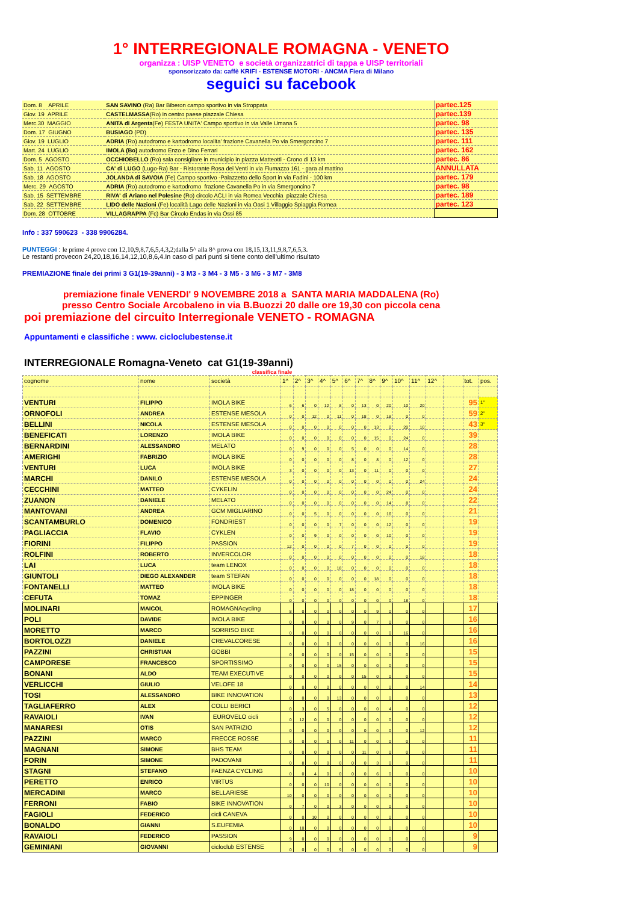1° INTERREGIONALE ROMAGNA - VENETO
organizza : UISP VENETO e società organizzatrici di tappa e UISP territoriali
sponsorizzato da: caffè KRIFI - ESTENSE MOTORI - ANCMA Fiera di Milano
seguici su facebook
| Dom. 8 APRILE | SAN SAVINO (Ra) Bar Biberon campo sportivo in via Stroppata | partec.125 |
| Giov. 19 APRILE | CASTELMASSA (Ro) in centro paese piazzale Chiesa | partec.139 |
| Merc.30 MAGGIO | ANITA di Argenta (Fe) FESTA UNITA' Campo sportivo in via Valle Umana 5 | partec. 98 |
| Dom. 17 GIUGNO | BUSIAGO (PD) | partec. 135 |
| Giov. 19 LUGLIO | ADRIA (Ro) autodromo e kartodromo localita' frazione Cavanella Po via Smergoncino 7 | partec. 111 |
| Mart. 24 LUGLIO | IMOLA (Bo) autodromo Enzo e Dino Ferrari | partec. 162 |
| Dom. 5 AGOSTO | OCCHIOBELLO (Ro) sala consigliare in municipio in piazza Matteotti - Crono di 13 km | partec. 86 |
| Sab. 11 AGOSTO | CA' di LUGO (Lugo-Ra) Bar - Ristorante Rosa dei Venti in via Fiumazzo 161 - gara al mattino | ANNULLATA |
| Sab. 18 AGOSTO | JOLANDA di SAVOIA (Fe) Campo sportivo -Palazzetto dello Sport in via Fadini - 100 km | partec. 179 |
| Merc. 29 AGOSTO | ADRIA (Ro) autodromo e kartodromo frazione Cavanella Po in via Smergoncino 7 | partec. 98 |
| Sab. 15 SETTEMBRE | RIVA' di Ariano nel Polesine (Ro) circolo ACLI in via Romea Vecchia piazzale Chiesa | partec. 189 |
| Sab. 22 SETTEMBRE | LIDO delle Nazioni (Fe) località Lago delle Nazioni in via Oasi 1 Villaggio Spiaggia Romea | partec. 123 |
| Dom. 28 OTTOBRE | VILLAGRAPPA (Fc) Bar Circolo Endas in via Ossi 85 | |
Info : 337 590623 - 338 9906284.
PUNTEGGI : le prime 4 prove con 12,10,9,8,7,6,5,4,3,2;dalla 5^ alla 8^ prova con 18,15,13,11,9,8,7,6,5,3.
Le restanti provecon 24,20,18,16,14,12,10,8,6,4.In caso di pari punti si tiene conto dell’ultimo risultato
PREMIAZIONE finale dei primi 3 G1(19-39anni) - 3 M3 - 3 M4 - 3 M5 - 3 M6 - 3 M7 - 3M8
premiazione finale VENERDI' 9 NOVEMBRE 2018 a SANTA MARIA MADDALENA (Ro)
presso Centro Sociale Arcobaleno in via B.Buozzi 20 dalle ore 19,30 con piccola cena
poi premiazione del circuito Interregionale VENETO - ROMAGNA
Appuntamenti e classifiche : www. cicloclubestense.it
INTERREGIONALE Romagna-Veneto cat G1(19-39anni)
classifica finale
| cognome | nome | società | 1^ | 2^ | 3^ | 4^ | 5^ | 6^ | 7^ | 8^ | 9^ | 10^ | 11^ | 12^ | | tot. | pos. |
| VENTURI | FILIPPO | IMOLA BIKE | 6 | 6 | 0 | 12 | 8 | 0 | 13 | 0 | 20 | 10 | 20 | | | 95 | 1° |
| ORNOFOLI | ANDREA | ESTENSE MESOLA | 0 | 0 | 12 | 0 | 11 | 0 | 18 | 0 | 18 | 0 | 0 | | | 59 | 2° |
| BELLINI | NICOLA | ESTENSE MESOLA | 0 | 0 | 0 | 0 | 0 | 0 | 0 | 13 | 0 | 20 | 10 | | | 43 | 3° |
| BENEFICATI | LORENZO | IMOLA BIKE | 0 | 0 | 0 | 0 | 0 | 0 | 0 | 15 | 0 | 24 | 0 | | | 39 | |
| BERNARDINI | ALESSANDRO | MELATO | 0 | 9 | 0 | 0 | 0 | 5 | 0 | 0 | 0 | 14 | 0 | | | 28 | |
| AMERIGHI | FABRIZIO | IMOLA BIKE | 0 | 0 | 0 | 0 | 0 | 8 | 0 | 8 | 0 | 12 | 0 | | | 28 | |
| VENTURI | LUCA | IMOLA BIKE | 3 | 0 | 0 | 0 | 0 | 13 | 0 | 11 | 0 | 0 | 0 | | | 27 | |
| MARCHI | DANILO | ESTENSE MESOLA | 0 | 0 | 0 | 0 | 0 | 0 | 0 | 0 | 0 | 0 | 24 | | | 24 | |
| CECCHINI | MATTEO | CYKELIN | 0 | 0 | 0 | 0 | 0 | 0 | 0 | 0 | 24 | 0 | 0 | | | 24 | |
| ZUANON | DANIELE | MELATO | 0 | 0 | 0 | 0 | 0 | 0 | 0 | 0 | 14 | 8 | 0 | | | 22 | |
| MANTOVANI | ANDREA | GCM MIGLIARINO | 0 | 0 | 5 | 0 | 0 | 0 | 0 | 0 | 16 | 0 | 0 | | | 21 | |
| SCANTAMBURLO | DOMENICO | FONDRIEST | 0 | 0 | 0 | 0 | 7 | 0 | 0 | 0 | 12 | 0 | 0 | | | 19 | |
| PAGLIACCIA | FLAVIO | CYKLEN | 0 | 0 | 9 | 0 | 0 | 0 | 0 | 0 | 10 | 0 | 0 | | | 19 | |
| FIORINI | FILIPPO | PASSION | 12 | 0 | 0 | 0 | 0 | 7 | 0 | 0 | 0 | 0 | 0 | | | 19 | |
| ROLFINI | ROBERTO | INVERCOLOR | 0 | 0 | 0 | 0 | 0 | 0 | 0 | 0 | 0 | 0 | 18 | | | 18 | |
| LAI | LUCA | team LENOX | 0 | 0 | 0 | 0 | 18 | 0 | 0 | 0 | 0 | 0 | 0 | | | 18 | |
| GIUNTOLI | DIEGO ALEXANDER | team STEFAN | 0 | 0 | 0 | 0 | 0 | 0 | 0 | 18 | 0 | 0 | 0 | | | 18 | |
| FONTANELLI | MATTEO | IMOLA BIKE | 0 | 0 | 0 | 0 | 0 | 18 | 0 | 0 | 0 | 0 | 0 | | | 18 | |
| CEFUTA | TOMAZ | EPPINGER | 0 | 0 | 0 | 0 | 0 | 0 | 0 | 0 | 0 | 18 | 0 | | | 18 | |
| MOLINARI | MAICOL | ROMAGNAcycling | 8 | 0 | 0 | 0 | 0 | 0 | 0 | 9 | 0 | 0 | 0 | | | 17 | |
| POLI | DAVIDE | IMOLA BIKE | 0 | 0 | 0 | 0 | 0 | 9 | 0 | 7 | 0 | 0 | 0 | | | 16 | |
| MORETTO | MARCO | SORRISO BIKE | 0 | 0 | 0 | 0 | 0 | 0 | 0 | 0 | 0 | 16 | 0 | | | 16 | |
| BORTOLOZZI | DANIELE | CREVALCORESE | 0 | 0 | 0 | 0 | 0 | 0 | 0 | 0 | 0 | 0 | 16 | | | 16 | |
| PAZZINI | CHRISTIAN | GOBBI | 0 | 0 | 0 | 0 | 0 | 15 | 0 | 0 | 0 | 0 | 0 | | | 15 | |
| CAMPORESE | FRANCESCO | SPORTISSIMO | 0 | 0 | 0 | 0 | 15 | 0 | 0 | 0 | 0 | 0 | 0 | | | 15 | |
| BONANI | ALDO | TEAM EXECUTIVE | 0 | 0 | 0 | 0 | 0 | 0 | 15 | 0 | 0 | 0 | 0 | | | 15 | |
| VERLICCHI | GIULIO | VELOFE 18 | 0 | 0 | 0 | 0 | 0 | 0 | 0 | 0 | 0 | 0 | 14 | | | 14 | |
| TOSI | ALESSANDRO | BIKE INNOVATION | 0 | 0 | 0 | 0 | 13 | 0 | 0 | 0 | 0 | 0 | 0 | | | 13 | |
| TAGLIAFERRO | ALEX | COLLI BERICI | 0 | 3 | 0 | 5 | 0 | 0 | 0 | 0 | 4 | 0 | 0 | | | 12 | |
| RAVAIOLI | IVAN | EUROVELO cicli | 0 | 12 | 0 | 0 | 0 | 0 | 0 | 0 | 0 | 0 | 0 | | | 12 | |
| MANARESI | OTIS | SAN PATRIZIO | 0 | 0 | 0 | 0 | 0 | 0 | 0 | 0 | 0 | 0 | 12 | | | 12 | |
| PAZZINI | MARCO | FRECCE ROSSE | 0 | 0 | 0 | 0 | 0 | 11 | 0 | 0 | 0 | 0 | 0 | | | 11 | |
| MAGNANI | SIMONE | BHS TEAM | 0 | 0 | 0 | 0 | 0 | 0 | 11 | 0 | 0 | 0 | 0 | | | 11 | |
| FORIN | SIMONE | PADOVANI | 0 | 8 | 0 | 0 | 0 | 0 | 0 | 3 | 0 | 0 | 0 | | | 11 | |
| STAGNI | STEFANO | FAENZA CYCLING | 0 | 0 | 4 | 0 | 0 | 0 | 0 | 6 | 0 | 0 | 0 | | | 10 | |
| PERETTO | ENRICO | VIRTUS | 0 | 0 | 0 | 10 | 0 | 0 | 0 | 0 | 0 | 0 | 0 | | | 10 | |
| MERCADINI | MARCO | BELLARIESE | 10 | 0 | 0 | 0 | 0 | 0 | 0 | 0 | 0 | 0 | 0 | | | 10 | |
| FERRONI | FABIO | BIKE INNOVATION | 0 | 7 | 0 | 0 | 3 | 0 | 0 | 0 | 0 | 0 | 0 | | | 10 | |
| FAGIOLI | FEDERICO | cicli CANEVA | 0 | 0 | 10 | 0 | 0 | 0 | 0 | 0 | 0 | 0 | 0 | | | 10 | |
| BONALDO | GIANNI | S.EUFEMIA | 0 | 10 | 0 | 0 | 0 | 0 | 0 | 0 | 0 | 0 | 0 | | | 10 | |
| RAVAIOLI | FEDERICO | PASSION | 9 | 0 | 0 | 0 | 0 | 0 | 0 | 0 | 0 | 0 | 0 | | | 9 | |
| GEMINIANI | GIOVANNI | cicloclub ESTENSE | 0 | 0 | 0 | 0 | 9 | 0 | 0 | 0 | 0 | 0 | 0 | | | 9 | |